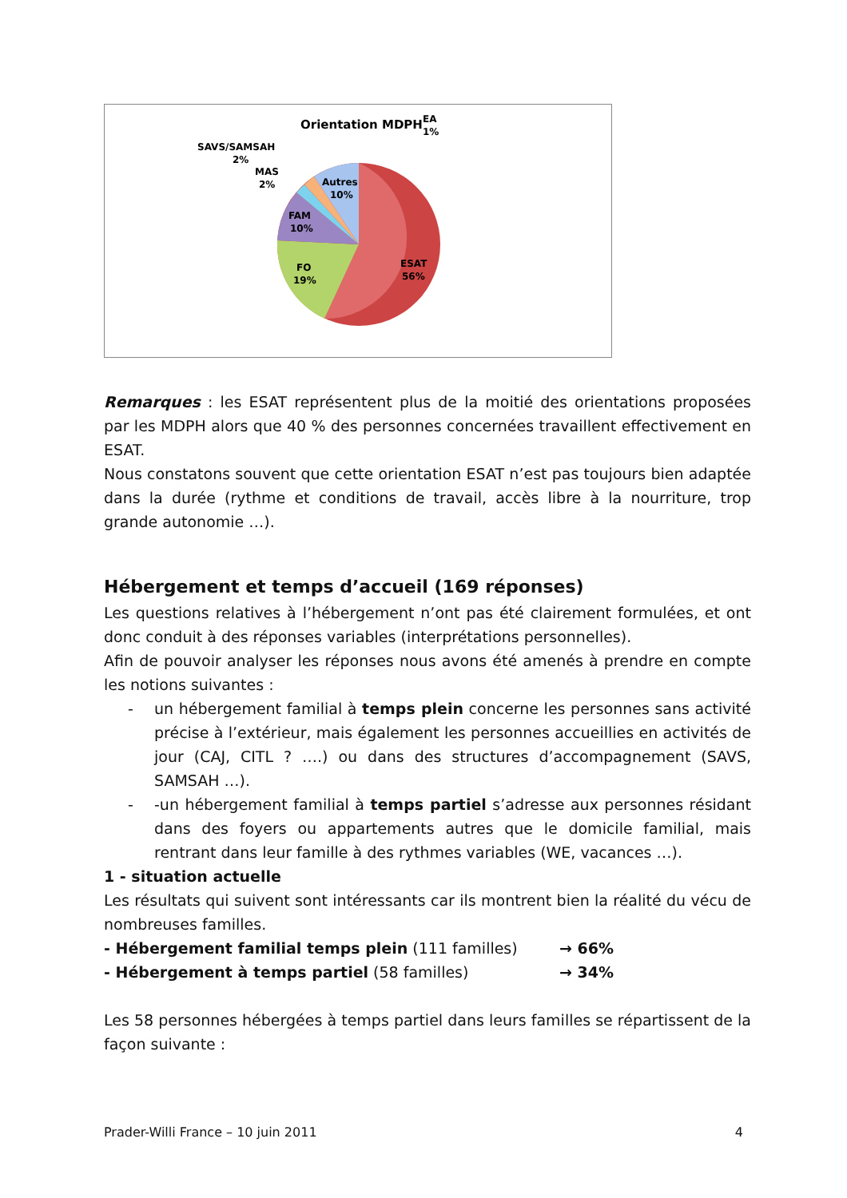Orientation MDPH
ESAT
56%
FO
19%
FAM
10%
Autres
10%
MAS
2%
SAVS/SAMSAH
2%
EA
1%
Remarques : les ESAT représentent plus de la moitié des orientations proposées par les MDPH alors que 40 % des personnes concernées travaillent effectivement en ESAT.
Nous constatons souvent que cette orientation ESAT n’est pas toujours bien adaptée dans la durée (rythme et conditions de travail, accès libre à la nourriture, trop grande autonomie …).
Hébergement et temps d’accueil (169 réponses)
Les questions relatives à l’hébergement n’ont pas été clairement formulées, et ont donc conduit à des réponses variables (interprétations personnelles).
Afin de pouvoir analyser les réponses nous avons été amenés à prendre en compte les notions suivantes :
- un hébergement familial à temps plein concerne les personnes sans activité précise à l’extérieur, mais également les personnes accueillies en activités de jour (CAJ, CITL ? ….) ou dans des structures d’accompagnement (SAVS, SAMSAH …).
- -un hébergement familial à temps partiel s’adresse aux personnes résidant dans des foyers ou appartements autres que le domicile familial, mais rentrant dans leur famille à des rythmes variables (WE, vacances …).
1 - situation actuelle
Les résultats qui suivent sont intéressants car ils montrent bien la réalité du vécu de nombreuses familles.
- Hébergement familial temps plein (111 familles) → 66%
- Hébergement à temps partiel (58 familles) → 34%
Les 58 personnes hébergées à temps partiel dans leurs familles se répartissent de la façon suivante :
Prader-Willi France – 10 juin 2011 4